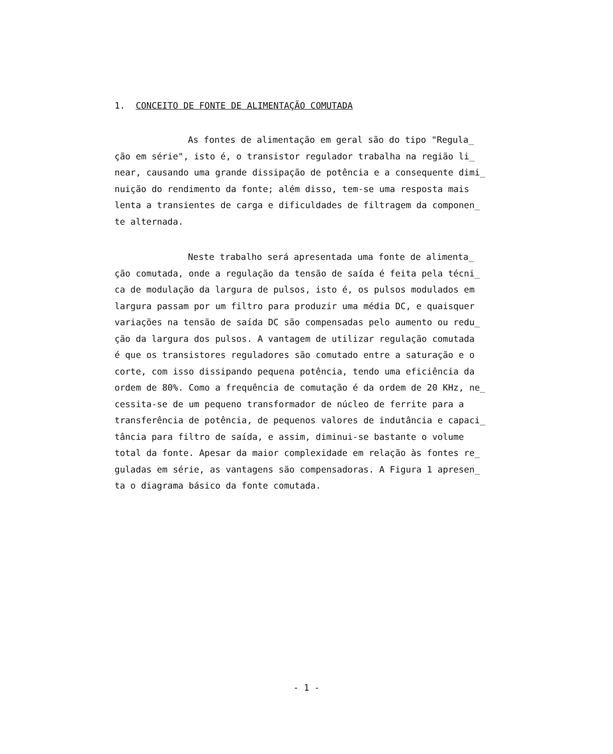1. CONCEITO DE FONTE DE ALIMENTAÇÃO COMUTADA
As fontes de alimentação em geral são do tipo "Regula_
ção em série", isto é, o transistor regulador trabalha na região li_
near, causando uma grande dissipação de potência e a consequente dimi_
nuição do rendimento da fonte; além disso, tem-se uma resposta mais
lenta a transientes de carga e dificuldades de filtragem da componen_
te alternada.
Neste trabalho será apresentada uma fonte de alimenta_
ção comutada, onde a regulação da tensão de saída é feita pela técni_
ca de modulação da largura de pulsos, isto é, os pulsos modulados em
largura passam por um filtro para produzir uma média DC, e quaisquer
variações na tensão de saída DC são compensadas pelo aumento ou redu_
ção da largura dos pulsos. A vantagem de utilizar regulação comutada
é que os transistores reguladores são comutado entre a saturação e o
corte, com isso dissipando pequena potência, tendo uma eficiência da
ordem de 80%. Como a frequência de comutação é da ordem de 20 KHz, ne_
cessita-se de um pequeno transformador de núcleo de ferrite para a
transferência de potência, de pequenos valores de indutância e capaci_
tância para filtro de saída, e assim, diminui-se bastante o volume
total da fonte. Apesar da maior complexidade em relação às fontes re_
guladas em série, as vantagens são compensadoras. A Figura 1 apresen_
ta o diagrama básico da fonte comutada.
- 1 -